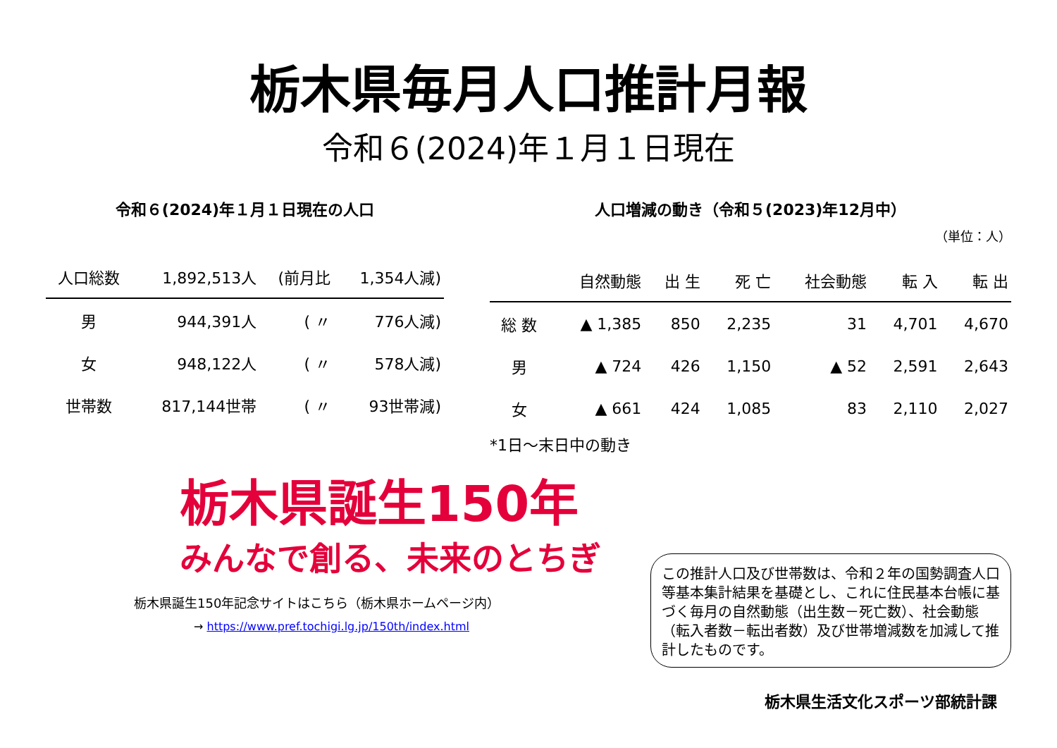栃木県毎月人口推計月報
令和６(2024)年１月１日現在
令和６(2024)年１月１日現在の人口
| 人口総数 | 1,892,513人 | (前月比 | 1,354人減) |
| --- | --- | --- | --- |
| 男 | 944,391人 | ( 〃 | 776人減) |
| 女 | 948,122人 | ( 〃 | 578人減) |
| 世帯数 | 817,144世帯 | ( 〃 | 93世帯減) |
人口増減の動き（令和５(2023)年12月中）
（単位：人）
| | 自然動態 | 出 生 | 死 亡 | 社会動態 | 転 入 | 転 出 |
| --- | --- | --- | --- | --- | --- | --- |
| 総 数 | ▲ 1,385 | 850 | 2,235 | 31 | 4,701 | 4,670 |
| 男 | ▲ 724 | 426 | 1,150 | ▲ 52 | 2,591 | 2,643 |
| 女 | ▲ 661 | 424 | 1,085 | 83 | 2,110 | 2,027 |
*1日～末日中の動き
栃木県誕生150年
みんなで創る、未来のとちぎ
栃木県誕生150年記念サイトはこちら（栃木県ホームページ内）
→ https://www.pref.tochigi.lg.jp/150th/index.html
この推計人口及び世帯数は、令和２年の国勢調査人口等基本集計結果を基礎とし、これに住民基本台帳に基づく毎月の自然動態（出生数－死亡数）、社会動態（転入者数－転出者数）及び世帯増減数を加減して推計したものです。
栃木県生活文化スポーツ部統計課